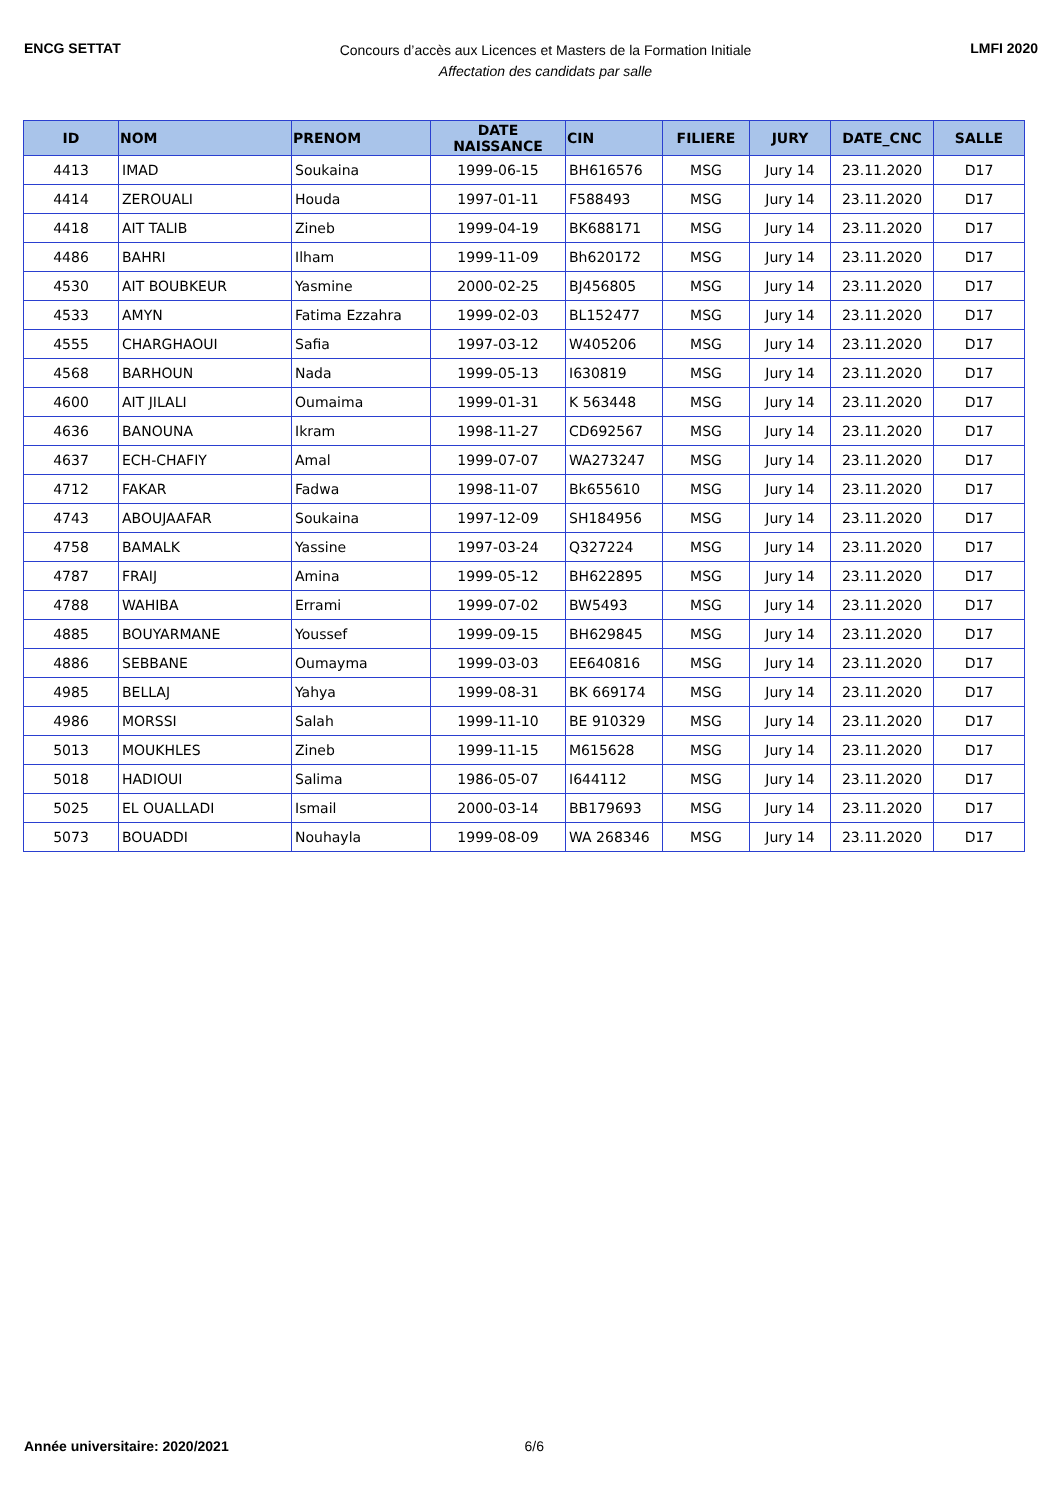ENCG SETTAT
Concours d’accès aux Licences et Masters de la Formation Initiale
Affectation des candidats par salle
LMFI 2020
| ID | NOM | PRENOM | DATE NAISSANCE | CIN | FILIERE | JURY | DATE_CNC | SALLE |
| --- | --- | --- | --- | --- | --- | --- | --- | --- |
| 4413 | IMAD | Soukaina | 1999-06-15 | BH616576 | MSG | Jury 14 | 23.11.2020 | D17 |
| 4414 | ZEROUALI | Houda | 1997-01-11 | F588493 | MSG | Jury 14 | 23.11.2020 | D17 |
| 4418 | AIT TALIB | Zineb | 1999-04-19 | BK688171 | MSG | Jury 14 | 23.11.2020 | D17 |
| 4486 | BAHRI | Ilham | 1999-11-09 | Bh620172 | MSG | Jury 14 | 23.11.2020 | D17 |
| 4530 | AIT BOUBKEUR | Yasmine | 2000-02-25 | BJ456805 | MSG | Jury 14 | 23.11.2020 | D17 |
| 4533 | AMYN | Fatima Ezzahra | 1999-02-03 | BL152477 | MSG | Jury 14 | 23.11.2020 | D17 |
| 4555 | CHARGHAOUI | Safia | 1997-03-12 | W405206 | MSG | Jury 14 | 23.11.2020 | D17 |
| 4568 | BARHOUN | Nada | 1999-05-13 | I630819 | MSG | Jury 14 | 23.11.2020 | D17 |
| 4600 | AIT JILALI | Oumaima | 1999-01-31 | K 563448 | MSG | Jury 14 | 23.11.2020 | D17 |
| 4636 | BANOUNA | Ikram | 1998-11-27 | CD692567 | MSG | Jury 14 | 23.11.2020 | D17 |
| 4637 | ECH-CHAFIY | Amal | 1999-07-07 | WA273247 | MSG | Jury 14 | 23.11.2020 | D17 |
| 4712 | FAKAR | Fadwa | 1998-11-07 | Bk655610 | MSG | Jury 14 | 23.11.2020 | D17 |
| 4743 | ABOUJAAFAR | Soukaina | 1997-12-09 | SH184956 | MSG | Jury 14 | 23.11.2020 | D17 |
| 4758 | BAMALK | Yassine | 1997-03-24 | Q327224 | MSG | Jury 14 | 23.11.2020 | D17 |
| 4787 | FRAIJ | Amina | 1999-05-12 | BH622895 | MSG | Jury 14 | 23.11.2020 | D17 |
| 4788 | WAHIBA | Errami | 1999-07-02 | BW5493 | MSG | Jury 14 | 23.11.2020 | D17 |
| 4885 | BOUYARMANE | Youssef | 1999-09-15 | BH629845 | MSG | Jury 14 | 23.11.2020 | D17 |
| 4886 | SEBBANE | Oumayma | 1999-03-03 | EE640816 | MSG | Jury 14 | 23.11.2020 | D17 |
| 4985 | BELLAJ | Yahya | 1999-08-31 | BK 669174 | MSG | Jury 14 | 23.11.2020 | D17 |
| 4986 | MORSSI | Salah | 1999-11-10 | BE 910329 | MSG | Jury 14 | 23.11.2020 | D17 |
| 5013 | MOUKHLES | Zineb | 1999-11-15 | M615628 | MSG | Jury 14 | 23.11.2020 | D17 |
| 5018 | HADIOUI | Salima | 1986-05-07 | I644112 | MSG | Jury 14 | 23.11.2020 | D17 |
| 5025 | EL OUALLADI | Ismail | 2000-03-14 | BB179693 | MSG | Jury 14 | 23.11.2020 | D17 |
| 5073 | BOUADDI | Nouhayla | 1999-08-09 | WA 268346 | MSG | Jury 14 | 23.11.2020 | D17 |
Année universitaire: 2020/2021 6/6